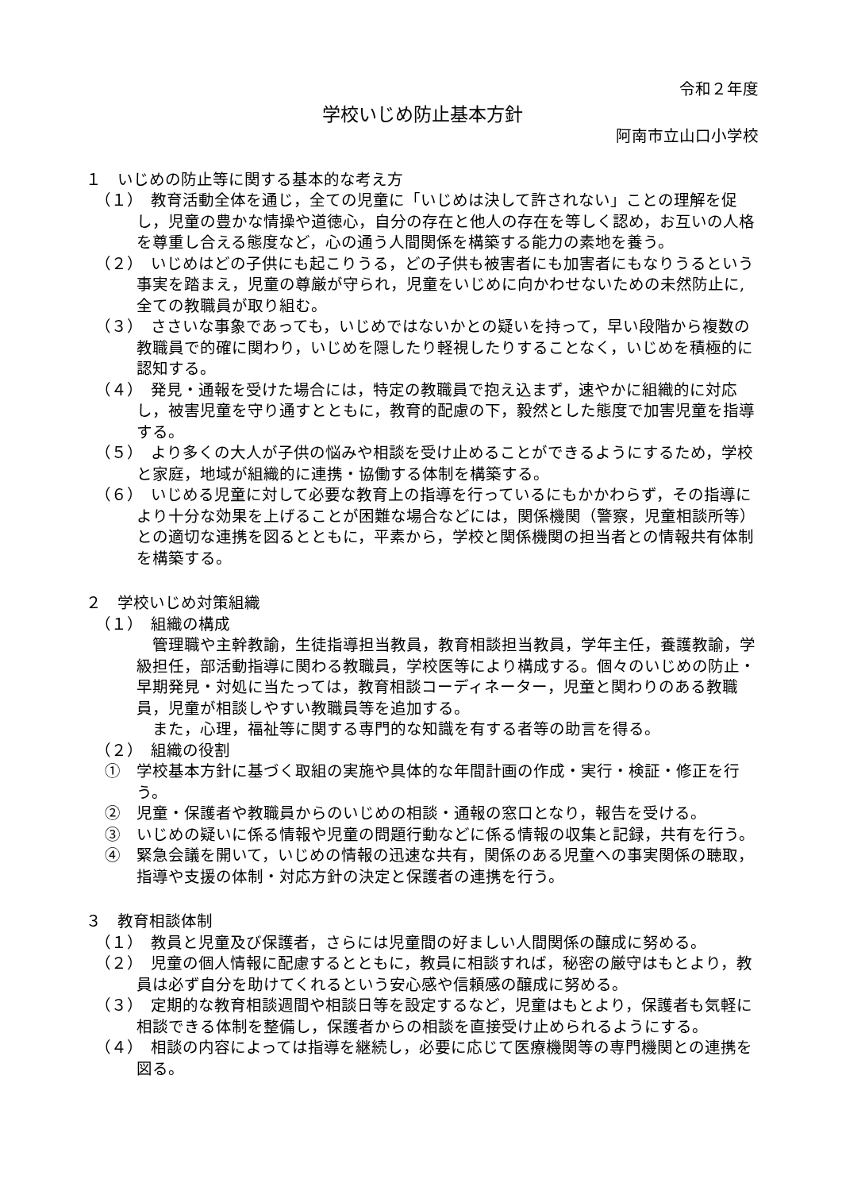令和２年度
学校いじめ防止基本方針
阿南市立山口小学校
１　いじめの防止等に関する基本的な考え方
（１）　教育活動全体を通じ，全ての児童に「いじめは決して許されない」ことの理解を促し，児童の豊かな情操や道徳心，自分の存在と他人の存在を等しく認め，お互いの人格を尊重し合える態度など，心の通う人間関係を構築する能力の素地を養う。
（２）　いじめはどの子供にも起こりうる，どの子供も被害者にも加害者にもなりうるという事実を踏まえ，児童の尊厳が守られ，児童をいじめに向かわせないための未然防止に,全ての教職員が取り組む。
（３）　ささいな事象であっても，いじめではないかとの疑いを持って，早い段階から複数の教職員で的確に関わり，いじめを隠したり軽視したりすることなく，いじめを積極的に認知する。
（４）　発見・通報を受けた場合には，特定の教職員で抱え込まず，速やかに組織的に対応し，被害児童を守り通すとともに，教育的配慮の下，毅然とした態度で加害児童を指導する。
（５）　より多くの大人が子供の悩みや相談を受け止めることができるようにするため，学校と家庭，地域が組織的に連携・協働する体制を構築する。
（６）　いじめる児童に対して必要な教育上の指導を行っているにもかかわらず，その指導により十分な効果を上げることが困難な場合などには，関係機関（警察，児童相談所等）との適切な連携を図るとともに，平素から，学校と関係機関の担当者との情報共有体制を構築する。
２　学校いじめ対策組織
（１）　組織の構成
管理職や主幹教諭，生徒指導担当教員，教育相談担当教員，学年主任，養護教諭，学級担任，部活動指導に関わる教職員，学校医等により構成する。個々のいじめの防止・早期発見・対処に当たっては，教育相談コーディネーター，児童と関わりのある教職員，児童が相談しやすい教職員等を追加する。
また，心理，福祉等に関する専門的な知識を有する者等の助言を得る。
（２）　組織の役割
①　学校基本方針に基づく取組の実施や具体的な年間計画の作成・実行・検証・修正を行う。
②　児童・保護者や教職員からのいじめの相談・通報の窓口となり，報告を受ける。
③　いじめの疑いに係る情報や児童の問題行動などに係る情報の収集と記録，共有を行う。
④　緊急会議を開いて，いじめの情報の迅速な共有，関係のある児童への事実関係の聴取，指導や支援の体制・対応方針の決定と保護者の連携を行う。
３　教育相談体制
（１）　教員と児童及び保護者，さらには児童間の好ましい人間関係の醸成に努める。
（２）　児童の個人情報に配慮するとともに，教員に相談すれば，秘密の厳守はもとより，教員は必ず自分を助けてくれるという安心感や信頼感の醸成に努める。
（３）　定期的な教育相談週間や相談日等を設定するなど，児童はもとより，保護者も気軽に相談できる体制を整備し，保護者からの相談を直接受け止められるようにする。
（４）　相談の内容によっては指導を継続し，必要に応じて医療機関等の専門機関との連携を図る。